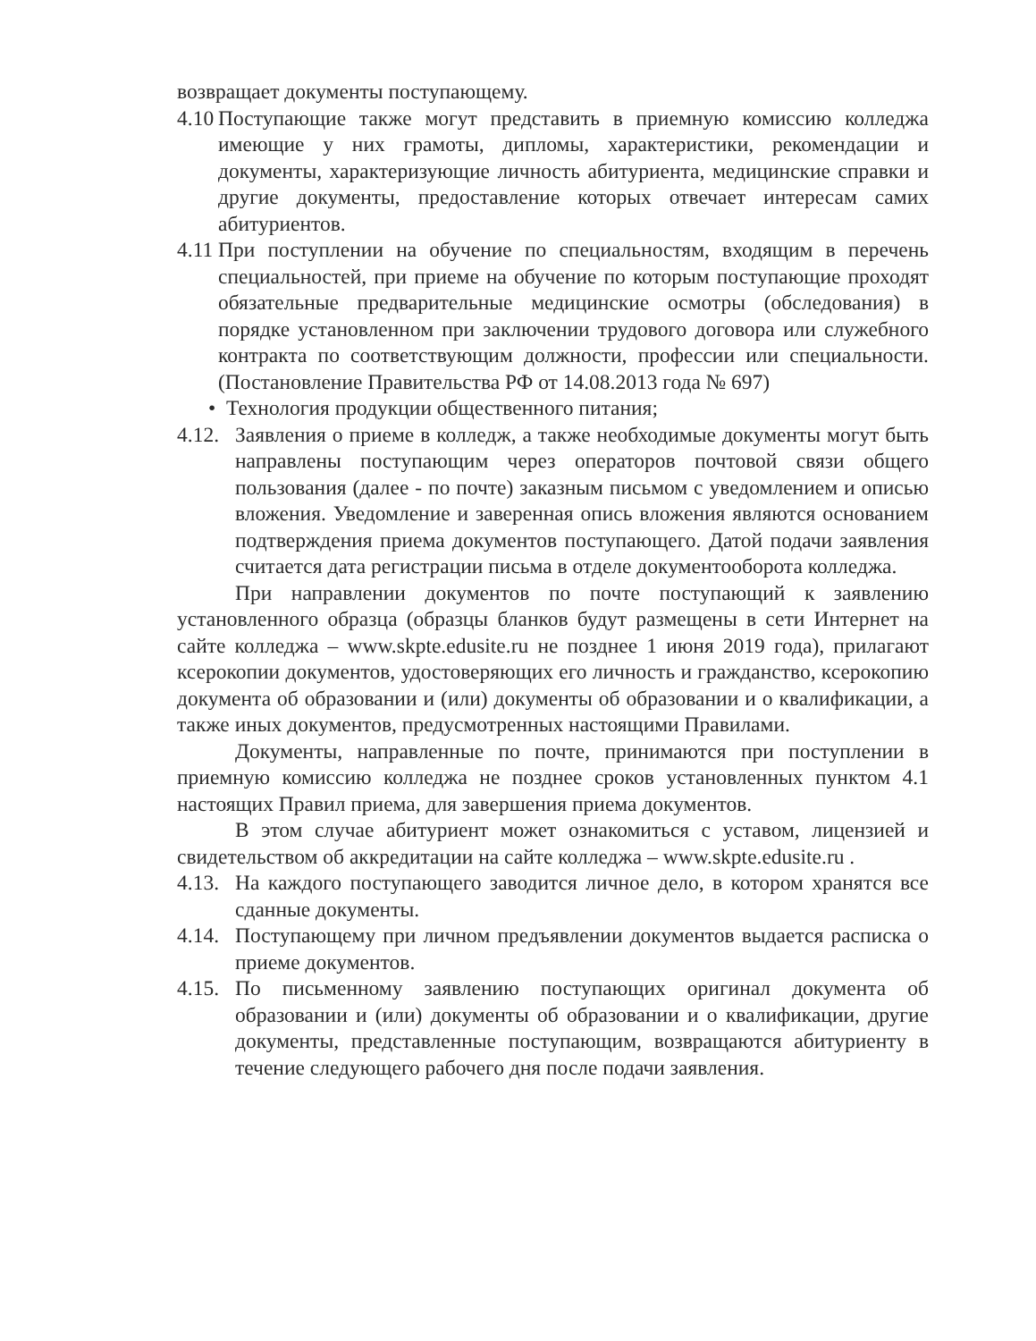возвращает документы поступающему.
4.10 Поступающие также могут представить в приемную комиссию колледжа имеющие у них грамоты, дипломы, характеристики, рекомендации и документы, характеризующие личность абитуриента, медицинские справки и другие документы, предоставление которых отвечает интересам самих абитуриентов.
4.11 При поступлении на обучение по специальностям, входящим в перечень специальностей, при приеме на обучение по которым поступающие проходят обязательные предварительные медицинские осмотры (обследования) в порядке установленном при заключении трудового договора или служебного контракта по соответствующим должности, профессии или специальности. (Постановление Правительства РФ от 14.08.2013 года № 697)
• Технология продукции общественного питания;
4.12. Заявления о приеме в колледж, а также необходимые документы могут быть направлены поступающим через операторов почтовой связи общего пользования (далее - по почте) заказным письмом с уведомлением и описью вложения. Уведомление и заверенная опись вложения являются основанием подтверждения приема документов поступающего. Датой подачи заявления считается дата регистрации письма в отделе документооборота колледжа.
При направлении документов по почте поступающий к заявлению установленного образца (образцы бланков будут размещены в сети Интернет на сайте колледжа – www.skpte.edusite.ru не позднее 1 июня 2019 года), прилагают ксерокопии документов, удостоверяющих его личность и гражданство, ксерокопию документа об образовании и (или) документы об образовании и о квалификации, а также иных документов, предусмотренных настоящими Правилами.
Документы, направленные по почте, принимаются при поступлении в приемную комиссию колледжа не позднее сроков установленных пунктом 4.1 настоящих Правил приема, для завершения приема документов.
В этом случае абитуриент может ознакомиться с уставом, лицензией и свидетельством об аккредитации на сайте колледжа – www.skpte.edusite.ru .
4.13. На каждого поступающего заводится личное дело, в котором хранятся все сданные документы.
4.14. Поступающему при личном предъявлении документов выдается расписка о приеме документов.
4.15. По письменному заявлению поступающих оригинал документа об образовании и (или) документы об образовании и о квалификации, другие документы, представленные поступающим, возвращаются абитуриенту в течение следующего рабочего дня после подачи заявления.